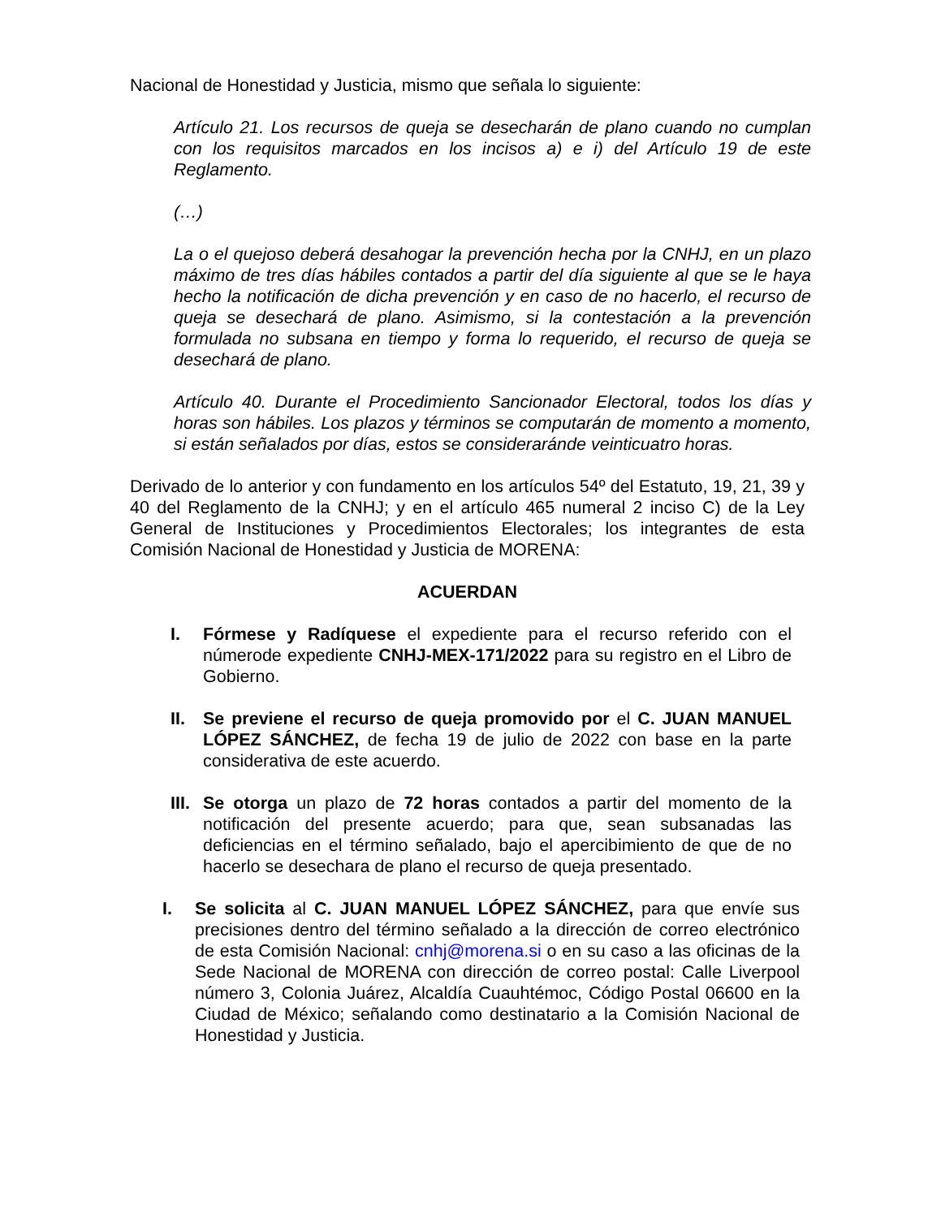Nacional de Honestidad y Justicia, mismo que señala lo siguiente:
Artículo 21. Los recursos de queja se desecharán de plano cuando no cumplan con los requisitos marcados en los incisos a) e i) del Artículo 19 de este Reglamento.
(…)
La o el quejoso deberá desahogar la prevención hecha por la CNHJ, en un plazo máximo de tres días hábiles contados a partir del día siguiente al que se le haya hecho la notificación de dicha prevención y en caso de no hacerlo, el recurso de queja se desechará de plano. Asimismo, si la contestación a la prevención formulada no subsana en tiempo y forma lo requerido, el recurso de queja se desechará de plano.
Artículo 40. Durante el Procedimiento Sancionador Electoral, todos los días y horas son hábiles. Los plazos y términos se computarán de momento a momento, si están señalados por días, estos se consideraránde veinticuatro horas.
Derivado de lo anterior y con fundamento en los artículos 54º del Estatuto, 19, 21, 39 y 40 del Reglamento de la CNHJ; y en el artículo 465 numeral 2 inciso C) de la Ley General de Instituciones y Procedimientos Electorales; los integrantes de esta Comisión Nacional de Honestidad y Justicia de MORENA:
ACUERDAN
I. Fórmese y Radíquese el expediente para el recurso referido con el númerode expediente CNHJ-MEX-171/2022 para su registro en el Libro de Gobierno.
II. Se previene el recurso de queja promovido por el C. JUAN MANUEL LÓPEZ SÁNCHEZ, de fecha 19 de julio de 2022 con base en la parte considerativa de este acuerdo.
III.
Se otorga un plazo de 72 horas contados a partir del momento de la notificación del presente acuerdo; para que, sean subsanadas las deficiencias en el término señalado, bajo el apercibimiento de que de no hacerlo se desechara de plano el recurso de queja presentado.
I. Se solicita al C. JUAN MANUEL LÓPEZ SÁNCHEZ, para que envíe sus precisiones dentro del término señalado a la dirección de correo electrónico de esta Comisión Nacional: cnhj@morena.si o en su caso a las oficinas de la Sede Nacional de MORENA con dirección de correo postal: Calle Liverpool número 3, Colonia Juárez, Alcaldía Cuauhtémoc, Código Postal 06600 en la Ciudad de México; señalando como destinatario a la Comisión Nacional de Honestidad y Justicia.